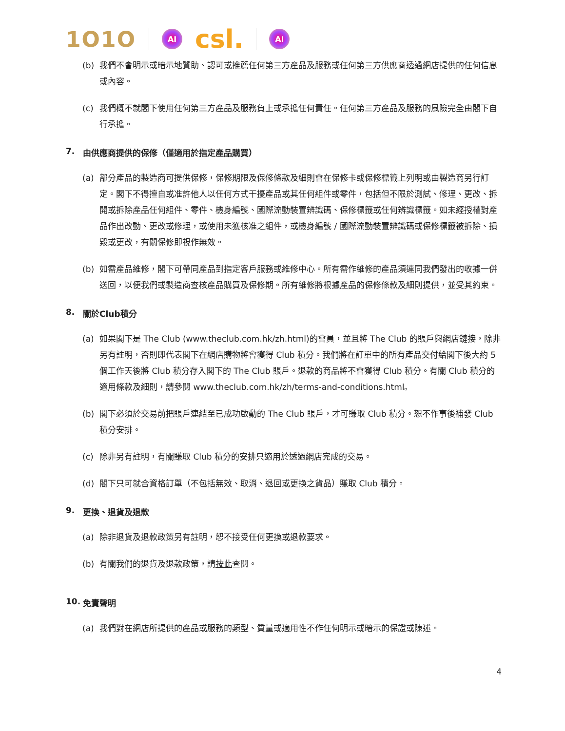1O1O
AI
csl.
AI
(b) 我們不會明示或暗示地贊助、認可或推薦任何第三方產品及服務或任何第三方供應商透過網店提供的任何信息或內容。
(c) 我們概不就閣下使用任何第三方產品及服務負上或承擔任何責任。任何第三方產品及服務的風險完全由閣下自行承擔。
7. 由供應商提供的保修（僅適用於指定產品購買）
(a) 部分產品的製造商可提供保修，保修期限及保修條款及細則會在保修卡或保修標籤上列明或由製造商另行訂定。閣下不得擅自或准許他人以任何方式干擾產品或其任何組件或零件，包括但不限於測試、修理、更改、拆開或拆除產品任何組件、零件、機身編號、國際流動裝置辨識碼、保修標籤或任何辨識標籤。如未經授權對產品作出改動、更改或修理，或使用未獲核准之組件，或機身編號 / 國際流動裝置辨識碼或保修標籤被拆除、損毀或更改，有關保修即視作無效。
(b) 如需產品維修，閣下可帶同產品到指定客戶服務或維修中心。所有需作維修的產品須連同我們發出的收據一併送回，以便我們或製造商查核產品購買及保修期。所有維修將根據產品的保修條款及細則提供，並受其約束。
8. 關於Club積分
(a) 如果閣下是 The Club (www.theclub.com.hk/zh.html)的會員，並且將 The Club 的賬戶與網店鏈接，除非另有註明，否則即代表閣下在網店購物將會獲得 Club 積分。我們將在訂單中的所有產品交付給閣下後大約 5 個工作天後將 Club 積分存入閣下的 The Club 賬戶。退款的商品將不會獲得 Club 積分。有關 Club 積分的適用條款及細則，請參閱 www.theclub.com.hk/zh/terms-and-conditions.html。
(b) 閣下必須於交易前把賬戶連結至已成功啟動的 The Club 賬戶，才可賺取 Club 積分。恕不作事後補發 Club 積分安排。
(c) 除非另有註明，有關賺取 Club 積分的安排只適用於透過網店完成的交易。
(d) 閣下只可就合資格訂單（不包括無效、取消、退回或更換之貨品）賺取 Club 積分。
9. 更換、退貨及退款
(a) 除非退貨及退款政策另有註明，恕不接受任何更換或退款要求。
(b) 有關我們的退貨及退款政策，請按此查閱。
10. 免責聲明
(a) 我們對在網店所提供的產品或服務的類型、質量或適用性不作任何明示或暗示的保證或陳述。
4